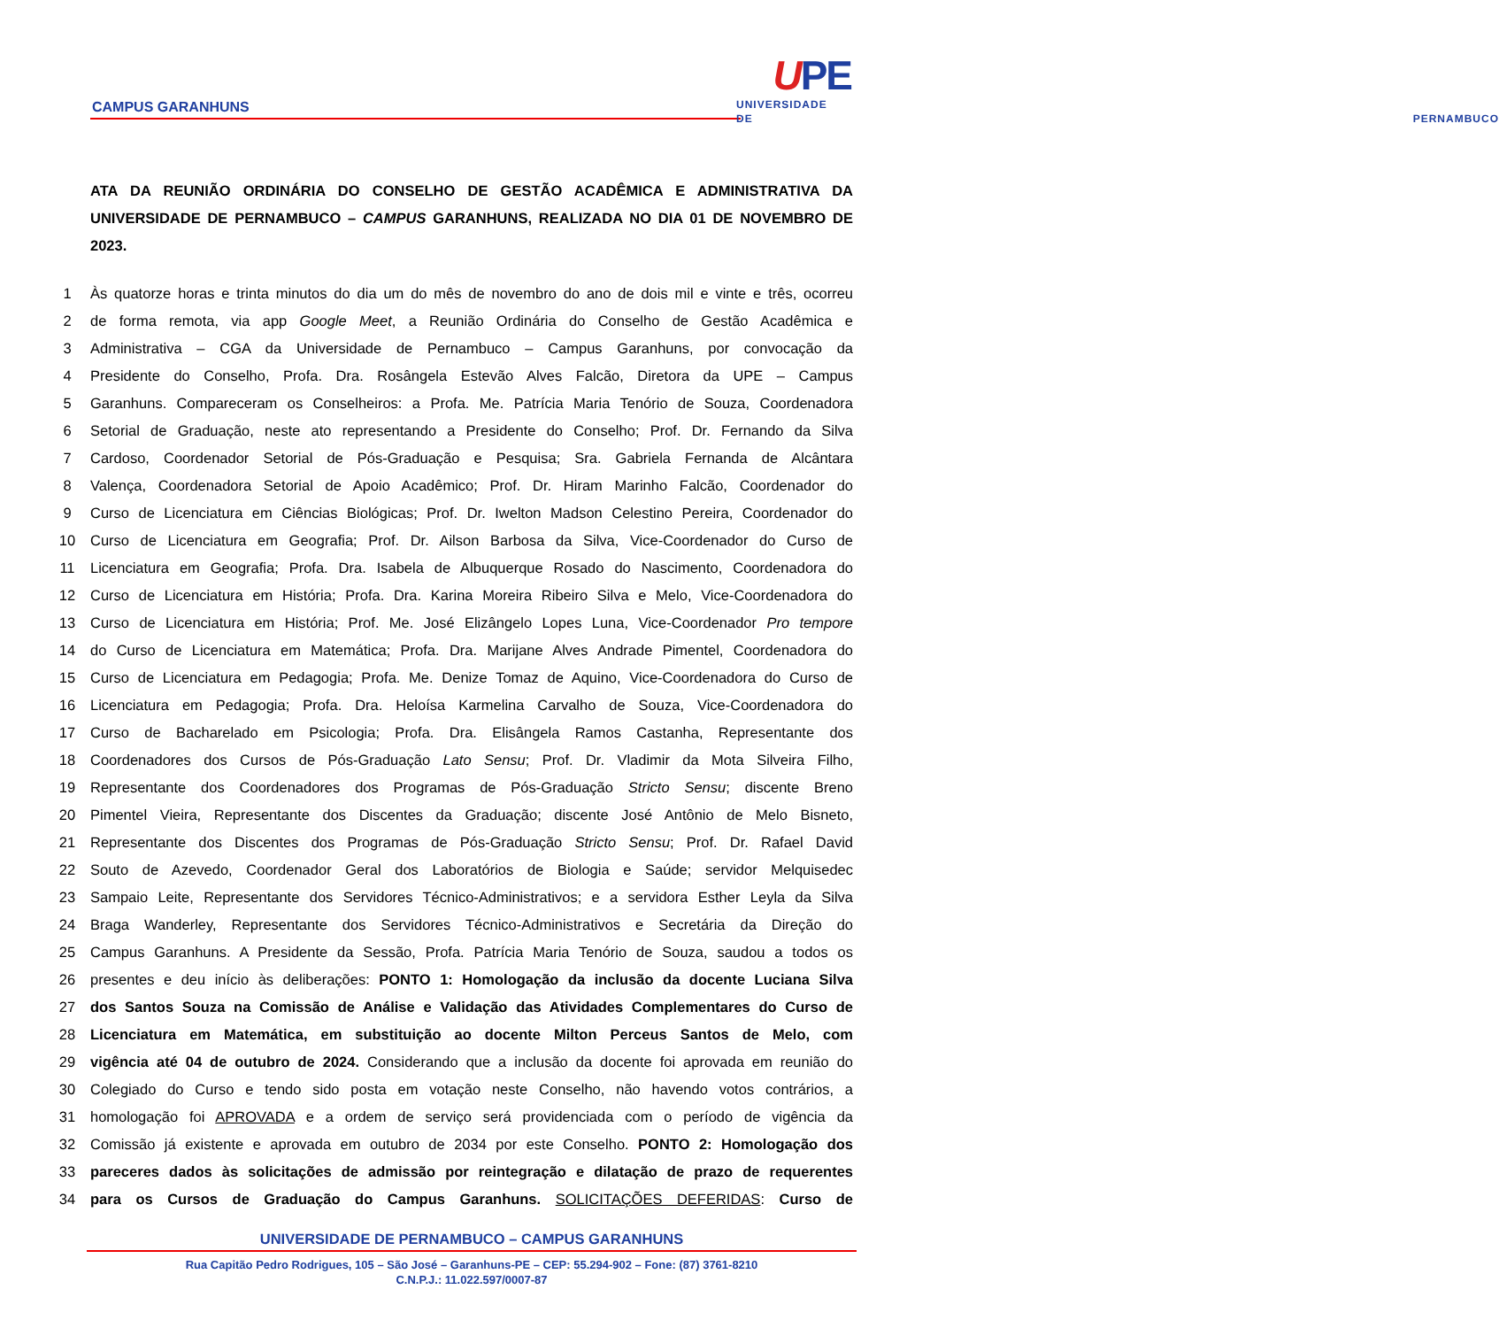CAMPUS GARANHUNS
UPE
UNIVERSIDADE
DE PERNAMBUCO
ATA DA REUNIÃO ORDINÁRIA DO CONSELHO DE GESTÃO ACADÊMICA E ADMINISTRATIVA DA UNIVERSIDADE DE PERNAMBUCO – CAMPUS GARANHUNS, REALIZADA NO DIA 01 DE NOVEMBRO DE 2023.
1 Às quatorze horas e trinta minutos do dia um do mês de novembro do ano de dois mil e vinte e três, ocorreu
2 de forma remota, via app Google Meet, a Reunião Ordinária do Conselho de Gestão Acadêmica e
3 Administrativa – CGA da Universidade de Pernambuco – Campus Garanhuns, por convocação da
4 Presidente do Conselho, Profa. Dra. Rosângela Estevão Alves Falcão, Diretora da UPE – Campus
5 Garanhuns. Compareceram os Conselheiros: a Profa. Me. Patrícia Maria Tenório de Souza, Coordenadora
6 Setorial de Graduação, neste ato representando a Presidente do Conselho; Prof. Dr. Fernando da Silva
7 Cardoso, Coordenador Setorial de Pós-Graduação e Pesquisa; Sra. Gabriela Fernanda de Alcântara
8 Valença, Coordenadora Setorial de Apoio Acadêmico; Prof. Dr. Hiram Marinho Falcão, Coordenador do
9 Curso de Licenciatura em Ciências Biológicas; Prof. Dr. Iwelton Madson Celestino Pereira, Coordenador do
10 Curso de Licenciatura em Geografia; Prof. Dr. Ailson Barbosa da Silva, Vice-Coordenador do Curso de
11 Licenciatura em Geografia; Profa. Dra. Isabela de Albuquerque Rosado do Nascimento, Coordenadora do
12 Curso de Licenciatura em História; Profa. Dra. Karina Moreira Ribeiro Silva e Melo, Vice-Coordenadora do
13 Curso de Licenciatura em História; Prof. Me. José Elizângelo Lopes Luna, Vice-Coordenador Pro tempore
14 do Curso de Licenciatura em Matemática; Profa. Dra. Marijane Alves Andrade Pimentel, Coordenadora do
15 Curso de Licenciatura em Pedagogia; Profa. Me. Denize Tomaz de Aquino, Vice-Coordenadora do Curso de
16 Licenciatura em Pedagogia; Profa. Dra. Heloísa Karmelina Carvalho de Souza, Vice-Coordenadora do
17 Curso de Bacharelado em Psicologia; Profa. Dra. Elisângela Ramos Castanha, Representante dos
18 Coordenadores dos Cursos de Pós-Graduação Lato Sensu; Prof. Dr. Vladimir da Mota Silveira Filho,
19 Representante dos Coordenadores dos Programas de Pós-Graduação Stricto Sensu; discente Breno
20 Pimentel Vieira, Representante dos Discentes da Graduação; discente José Antônio de Melo Bisneto,
21 Representante dos Discentes dos Programas de Pós-Graduação Stricto Sensu; Prof. Dr. Rafael David
22 Souto de Azevedo, Coordenador Geral dos Laboratórios de Biologia e Saúde; servidor Melquisedec
23 Sampaio Leite, Representante dos Servidores Técnico-Administrativos; e a servidora Esther Leyla da Silva
24 Braga Wanderley, Representante dos Servidores Técnico-Administrativos e Secretária da Direção do
25 Campus Garanhuns. A Presidente da Sessão, Profa. Patrícia Maria Tenório de Souza, saudou a todos os
26 presentes e deu início às deliberações: PONTO 1: Homologação da inclusão da docente Luciana Silva
27 dos Santos Souza na Comissão de Análise e Validação das Atividades Complementares do Curso de
28 Licenciatura em Matemática, em substituição ao docente Milton Perceus Santos de Melo, com
29 vigência até 04 de outubro de 2024. Considerando que a inclusão da docente foi aprovada em reunião do
30 Colegiado do Curso e tendo sido posta em votação neste Conselho, não havendo votos contrários, a
31 homologação foi APROVADA e a ordem de serviço será providenciada com o período de vigência da
32 Comissão já existente e aprovada em outubro de 2034 por este Conselho. PONTO 2: Homologação dos
33 pareceres dados às solicitações de admissão por reintegração e dilatação de prazo de requerentes
34 para os Cursos de Graduação do Campus Garanhuns. SOLICITAÇÕES DEFERIDAS: Curso de
UNIVERSIDADE DE PERNAMBUCO – CAMPUS GARANHUNS
Rua Capitão Pedro Rodrigues, 105 – São José – Garanhuns-PE – CEP: 55.294-902 – Fone: (87) 3761-8210
C.N.P.J.: 11.022.597/0007-87